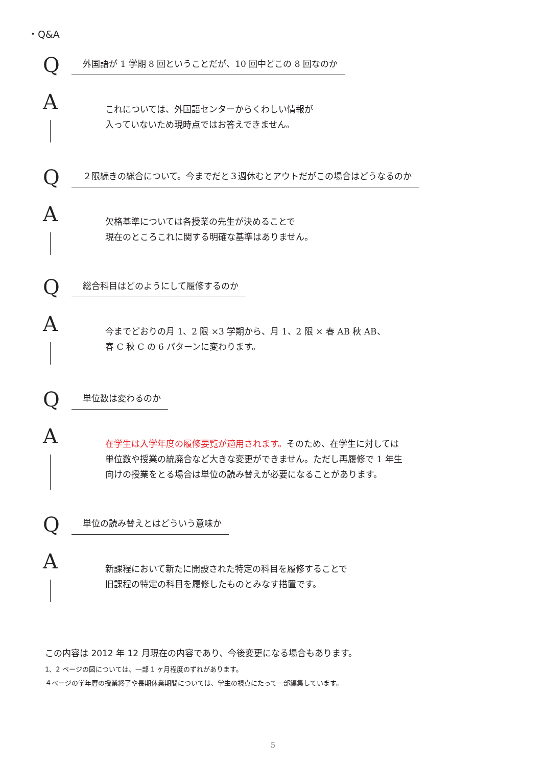・Q&A
Q
外国語が 1 学期 8 回ということだが、10 回中どこの 8 回なのか
A
これについては、外国語センターからくわしい情報が
入っていないため現時点ではお答えできません。
Q
２限続きの総合について。今までだと３週休むとアウトだがこの場合はどうなるのか
A
欠格基準については各授業の先生が決めることで
現在のところこれに関する明確な基準はありません。
Q
総合科目はどのようにして履修するのか
A
今までどおりの月 1、2 限 ×3 学期から、月 1、2 限 × 春 AB 秋 AB、
春 C 秋 C の 6 パターンに変わります。
Q
単位数は変わるのか
A
在学生は入学年度の履修要覧が適用されます。そのため、在学生に対しては
単位数や授業の統廃合など大きな変更ができません。ただし再履修で 1 年生
向けの授業をとる場合は単位の読み替えが必要になることがあります。
Q
単位の読み替えとはどういう意味か
A
新課程において新たに開設された特定の科目を履修することで
旧課程の特定の科目を履修したものとみなす措置です。
この内容は 2012 年 12 月現在の内容であり、今後変更になる場合もあります。
1、2 ページの図については、一部 1 ヶ月程度のずれがあります。
４ページの学年暦の授業終了や長期休業期間については、学生の視点にたって一部編集しています。
5